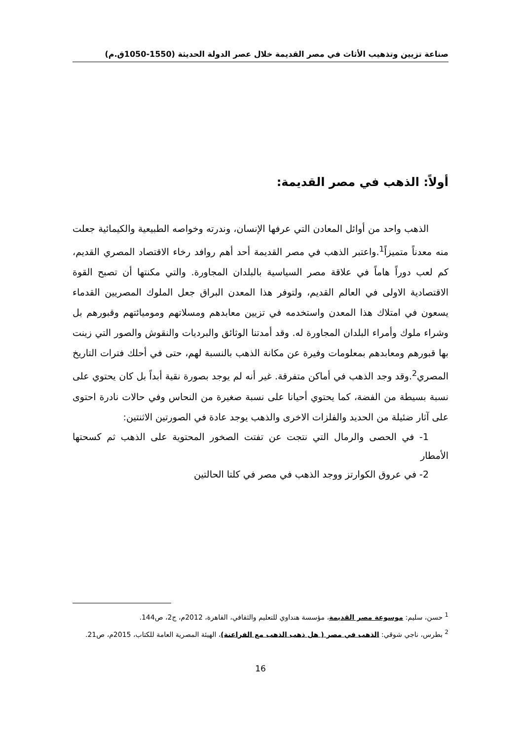صناعة تزيين وتذهيب الأثاث في مصر القديمة خلال عصر الدولة الحديثة (1550-1050ق.م)
أولاً: الذهب في مصر القديمة:
الذهب واحد من أوائل المعادن التي عرفها الإنسان، وندرته وخواصه الطبيعية والكيمائية جعلت منه معدناً متميزاً<sup>1</sup>.واعتبر الذهب في مصر القديمة أحد أهم روافد رخاء الاقتصاد المصري القديم، كم لعب دوراً هاماً في علاقة مصر السياسية بالبلدان المجاورة. والتي مكنتها أن تصبح القوة الاقتصادية الاولى في العالم القديم، ولتوفر هذا المعدن البراق جعل الملوك المصريين القدماء يسعون في امتلاك هذا المعدن واستخدمه في تزيين معابدهم ومسلاتهم وموميائتهم وقبورهم بل وشراء ملوك وأمراء البلدان المجاورة له. وقد أمدتنا الوثائق والبرديات والنقوش والصور التي زينت بها قبورهم ومعابدهم بمعلومات وفيرة عن مكانة الذهب بالنسبة لهم، حتى في أحلك فترات التاريخ المصري<sup>2</sup>.وقد وجد الذهب في أماكن متفرقة. غير أنه لم يوجد بصورة نقية أبداً بل كان يحتوي على نسبة بسيطة من الفضة، كما يحتوي أحيانا على نسبة صغيرة من النحاس وفي حالات نادرة احتوى على آثار ضئيلة من الحديد والفلزات الاخرى والذهب يوجد عادة في الصورتين الاثنتين:
1- في الحصى والرمال التي نتجت عن تفتت الصخور المحتوية على الذهب ثم كسحتها الأمطار
2- في عروق الكوارتز ووجد الذهب في مصر في كلتا الحالتين
<sup>1</sup> حسن، سليم: موسوعة مصر القديمة، مؤسسة هنداوي للتعليم والثقافي، القاهرة، 2012م، ج2، ص144.
<sup>2</sup> بطرس، ناجي شوقي: الذهب في مصر ( هل ذهب الذهب مع الفراعنة)، الهيئة المصرية العامة للكتاب، 2015م، ص21.
16